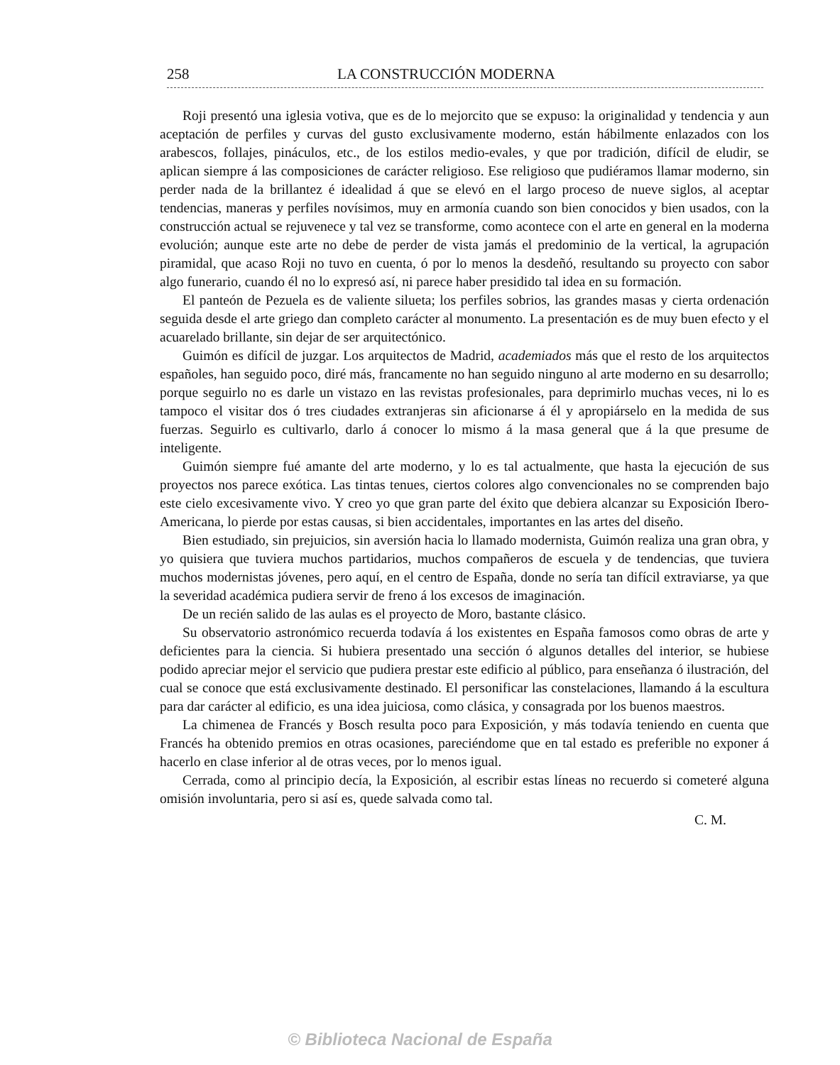258 LA CONSTRUCCIÓN MODERNA
Roji presentó una iglesia votiva, que es de lo mejorcito que se expuso: la originalidad y tendencia y aun aceptación de perfiles y curvas del gusto exclusivamente moderno, están hábilmente enlazados con los arabescos, follajes, pináculos, etc., de los estilos medio-evales, y que por tradición, difícil de eludir, se aplican siempre á las composiciones de carácter religioso. Ese religioso que pudiéramos llamar moderno, sin perder nada de la brillantez é idealidad á que se elevó en el largo proceso de nueve siglos, al aceptar tendencias, maneras y perfiles novísimos, muy en armonía cuando son bien conocidos y bien usados, con la construcción actual se rejuvenece y tal vez se transforme, como acontece con el arte en general en la moderna evolución; aunque este arte no debe de perder de vista jamás el predominio de la vertical, la agrupación piramidal, que acaso Roji no tuvo en cuenta, ó por lo menos la desdeñó, resultando su proyecto con sabor algo funerario, cuando él no lo expresó así, ni parece haber presidido tal idea en su formación.
El panteón de Pezuela es de valiente silueta; los perfiles sobrios, las grandes masas y cierta ordenación seguida desde el arte griego dan completo carácter al monumento. La presentación es de muy buen efecto y el acuarelado brillante, sin dejar de ser arquitectónico.
Guimón es difícil de juzgar. Los arquitectos de Madrid, academiados más que el resto de los arquitectos españoles, han seguido poco, diré más, francamente no han seguido ninguno al arte moderno en su desarrollo; porque seguirlo no es darle un vistazo en las revistas profesionales, para deprimirlo muchas veces, ni lo es tampoco el visitar dos ó tres ciudades extranjeras sin aficionarse á él y apropiárselo en la medida de sus fuerzas. Seguirlo es cultivarlo, darlo á conocer lo mismo á la masa general que á la que presume de inteligente.
Guimón siempre fué amante del arte moderno, y lo es tal actualmente, que hasta la ejecución de sus proyectos nos parece exótica. Las tintas tenues, ciertos colores algo convencionales no se comprenden bajo este cielo excesivamente vivo. Y creo yo que gran parte del éxito que debiera alcanzar su Exposición Ibero-Americana, lo pierde por estas causas, si bien accidentales, importantes en las artes del diseño.
Bien estudiado, sin prejuicios, sin aversión hacia lo llamado modernista, Guimón realiza una gran obra, y yo quisiera que tuviera muchos partidarios, muchos compañeros de escuela y de tendencias, que tuviera muchos modernistas jóvenes, pero aquí, en el centro de España, donde no sería tan difícil extraviarse, ya que la severidad académica pudiera servir de freno á los excesos de imaginación.
De un recién salido de las aulas es el proyecto de Moro, bastante clásico.
Su observatorio astronómico recuerda todavía á los existentes en España famosos como obras de arte y deficientes para la ciencia. Si hubiera presentado una sección ó algunos detalles del interior, se hubiese podido apreciar mejor el servicio que pudiera prestar este edificio al público, para enseñanza ó ilustración, del cual se conoce que está exclusivamente destinado. El personificar las constelaciones, llamando á la escultura para dar carácter al edificio, es una idea juiciosa, como clásica, y consagrada por los buenos maestros.
La chimenea de Francés y Bosch resulta poco para Exposición, y más todavía teniendo en cuenta que Francés ha obtenido premios en otras ocasiones, pareciéndome que en tal estado es preferible no exponer á hacerlo en clase inferior al de otras veces, por lo menos igual.
Cerrada, como al principio decía, la Exposición, al escribir estas líneas no recuerdo si cometeré alguna omisión involuntaria, pero si así es, quede salvada como tal.
C. M.
© Biblioteca Nacional de España